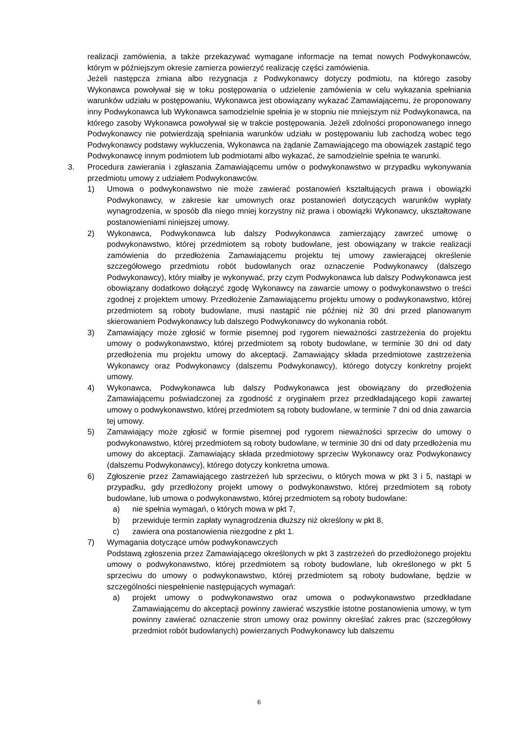realizacji zamówienia, a także przekazywać wymagane informacje na temat nowych Podwykonawców, którym w późniejszym okresie zamierza powierzyć realizację części zamówienia.
Jeżeli następcza zmiana albo rezygnacja z Podwykonawcy dotyczy podmiotu, na którego zasoby Wykonawca powoływał się w toku postępowania o udzielenie zamówienia w celu wykazania spełniania warunków udziału w postępowaniu, Wykonawca jest obowiązany wykazać Zamawiającemu, że proponowany inny Podwykonawca lub Wykonawca samodzielnie spełnia je w stopniu nie mniejszym niż Podwykonawca, na którego zasoby Wykonawca powoływał się w trakcie postępowania. Jeżeli zdolności proponowanego innego Podwykonawcy nie potwierdzają spełniania warunków udziału w postępowaniu lub zachodzą wobec tego Podwykonawcy podstawy wykluczenia, Wykonawca na żądanie Zamawiającego ma obowiązek zastąpić tego Podwykonawcę innym podmiotem lub podmiotami albo wykazać, że samodzielnie spełnia te warunki.
3. Procedura zawierania i zgłaszania Zamawiającemu umów o podwykonawstwo w przypadku wykonywania przedmiotu umowy z udziałem Podwykonawców.
1) Umowa o podwykonawstwo nie może zawierać postanowień kształtujących prawa i obowiązki Podwykonawcy, w zakresie kar umownych oraz postanowień dotyczących warunków wypłaty wynagrodzenia, w sposób dla niego mniej korzystny niż prawa i obowiązki Wykonawcy, ukształtowane postanowieniami niniejszej umowy.
2) Wykonawca, Podwykonawca lub dalszy Podwykonawca zamierzający zawrzeć umowę o podwykonawstwo, której przedmiotem są roboty budowlane, jest obowiązany w trakcie realizacji zamówienia do przedłożenia Zamawiającemu projektu tej umowy zawierającej określenie szczegółowego przedmiotu robót budowlanych oraz oznaczenie Podwykonawcy (dalszego Podwykonawcy), który miałby je wykonywać, przy czym Podwykonawca lub dalszy Podwykonawca jest obowiązany dodatkowo dołączyć zgodę Wykonawcy na zawarcie umowy o podwykonawstwo o treści zgodnej z projektem umowy. Przedłożenie Zamawiającemu projektu umowy o podwykonawstwo, której przedmiotem są roboty budowlane, musi nastąpić nie później niż 30 dni przed planowanym skierowaniem Podwykonawcy lub dalszego Podwykonawcy do wykonania robót.
3) Zamawiający może zgłosić w formie pisemnej pod rygorem nieważności zastrzeżenia do projektu umowy o podwykonawstwo, której przedmiotem są roboty budowlane, w terminie 30 dni od daty przedłożenia mu projektu umowy do akceptacji. Zamawiający składa przedmiotowe zastrzeżenia Wykonawcy oraz Podwykonawcy (dalszemu Podwykonawcy), którego dotyczy konkretny projekt umowy.
4) Wykonawca, Podwykonawca lub dalszy Podwykonawca jest obowiązany do przedłożenia Zamawiającemu poświadczonej za zgodność z oryginałem przez przedkładającego kopii zawartej umowy o podwykonawstwo, której przedmiotem są roboty budowlane, w terminie 7 dni od dnia zawarcia tej umowy.
5) Zamawiający może zgłosić w formie pisemnej pod rygorem nieważności sprzeciw do umowy o podwykonawstwo, której przedmiotem są roboty budowlane, w terminie 30 dni od daty przedłożenia mu umowy do akceptacji. Zamawiający składa przedmiotowy sprzeciw Wykonawcy oraz Podwykonawcy (dalszemu Podwykonawcy), którego dotyczy konkretna umowa.
6) Zgłoszenie przez Zamawiającego zastrzeżeń lub sprzeciwu, o których mowa w pkt 3 i 5, nastąpi w przypadku, gdy przedłożony projekt umowy o podwykonawstwo, której przedmiotem są roboty budowlane, lub umowa o podwykonawstwo, której przedmiotem są roboty budowlane:
a) nie spełnia wymagań, o których mowa w pkt 7,
b) przewiduje termin zapłaty wynagrodzenia dłuższy niż określony w pkt 8,
c) zawiera ona postanowienia niezgodne z pkt 1.
7) Wymagania dotyczące umów podwykonawczych
Podstawą zgłoszenia przez Zamawiającego określonych w pkt 3 zastrzeżeń do przedłożonego projektu umowy o podwykonawstwo, której przedmiotem są roboty budowlane, lub określonego w pkt 5 sprzeciwu do umowy o podwykonawstwo, której przedmiotem są roboty budowlane, będzie w szczególności niespełnienie następujących wymagań:
a) projekt umowy o podwykonawstwo oraz umowa o podwykonawstwo przedkładane Zamawiającemu do akceptacji powinny zawierać wszystkie istotne postanowienia umowy, w tym powinny zawierać oznaczenie stron umowy oraz powinny określać zakres prac (szczegółowy przedmiot robót budowlanych) powierzanych Podwykonawcy lub dalszemu
6